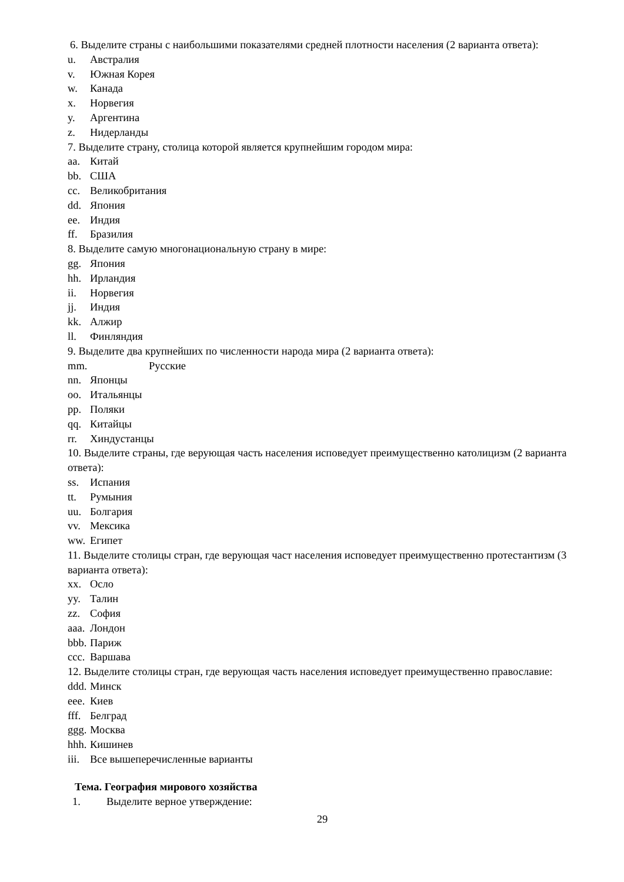6. Выделите страны с наибольшими показателями средней плотности населения (2 варианта ответа):
u. Австралия
v. Южная Корея
w. Канада
x. Норвегия
y. Аргентина
z. Нидерланды
7. Выделите страну, столица которой является крупнейшим городом мира:
aa. Китай
bb. США
cc. Великобритания
dd. Япония
ee. Индия
ff. Бразилия
8. Выделите самую многонациональную страну в мире:
gg. Япония
hh. Ирландия
ii. Норвегия
jj. Индия
kk. Алжир
ll. Финляндия
9. Выделите два крупнейших по численности народа мира (2 варианта ответа):
mm. Русские
nn. Японцы
oo. Итальянцы
pp. Поляки
qq. Китайцы
rr. Хиндустанцы
10. Выделите страны, где верующая часть населения исповедует преимущественно католицизм (2 варианта ответа):
ss. Испания
tt. Румыния
uu. Болгария
vv. Мексика
ww. Египет
11. Выделите столицы стран, где верующая част населения исповедует преимущественно протестантизм (3 варианта ответа):
xx. Осло
yy. Талин
zz. София
aaa. Лондон
bbb. Париж
ccc. Варшава
12. Выделите столицы стран, где верующая часть населения исповедует преимущественно православие:
ddd. Минск
eee. Киев
fff. Белград
ggg. Москва
hhh. Кишинев
iii. Все вышеперечисленные варианты
Тема. География мирового хозяйства
1. Выделите верное утверждение:
29